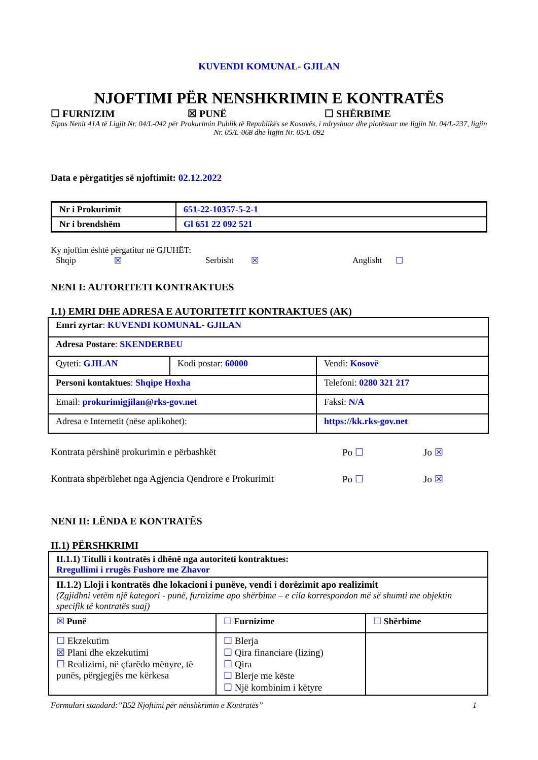KUVENDI KOMUNAL- GJILAN
NJOFTIMI PËR NENSHKRIMIN E KONTRATËS
☐ FURNIZIM ☒ PUNË ☐ SHËRBIME
Sipas Nenit 41A të Ligjit Nr. 04/L-042 për Prokurimin Publik të Republikës se Kosovës, i ndryshuar dhe plotësuar me ligjin Nr. 04/L-237, ligjin Nr. 05/L-068 dhe ligjin Nr. 05/L-092
Data e përgatitjes së njoftimit: 02.12.2022
| Nr i Prokurimit | 651-22-10357-5-2-1 |
| Nr i brendshëm | Gl 651 22 092 521 |
Ky njoftim është përgatitur në GJUHËT:
Shqip ☒ Serbisht ☒ Anglisht ☐
NENI I: AUTORITETI KONTRAKTUES
I.1) EMRI DHE ADRESA E AUTORITETIT KONTRAKTUES (AK)
| Emri zyrtar : KUVENDI KOMUNAL- GJILAN | | | |
| Adresa Postare : SKENDERBEU | | | |
| Qyteti: GJILAN | Kodi postar: 60000 | | Vendi: Kosovë |
| Personi kontaktues : Shqipe Hoxha | | Telefoni: 0280 321 217 | |
| Email: prokurimigjilan@rks-gov.net | | Faksi: N/A | |
| Adresa e Internetit (nëse aplikohet): | | https://kk.rks-gov.net | |
Kontrata përshinë prokurimin e përbashkët Po ☐ Jo ☒
Kontrata shpërblehet nga Agjencia Qendrore e Prokurimit Po ☐ Jo ☒
NENI II: LËNDA E KONTRATËS
II.1) PËRSHKRIMI
| II.1.1) Titulli i kontratës i dhënë nga autoriteti kontraktues: Rregullimi i rrugës Fushore me Zhavor | | |
| II.1.2) Lloji i kontratës dhe lokacioni i punëve, vendi i dorëzimit apo realizimit (Zgjidhni vetëm një kategori - punë, furnizime apo shërbime – e cila korrespondon më së shumti me objektin specifik të kontratës suaj) | | |
| ☒ Punë | ☐ Furnizime | ☐ Shërbime |
| ☐ Ekzekutim ☒ Plani dhe ekzekutimi ☐ Realizimi, në çfarëdo mënyre, të punës, përgjegjës me kërkesa | ☐ Blerja ☐ Qira financiare (lizing) ☐ Qira ☐ Blerje me këste ☐ Një kombinim i këtyre | |
Formulari standard:”B52 Njoftimi për nënshkrimin e Kontratës” 1